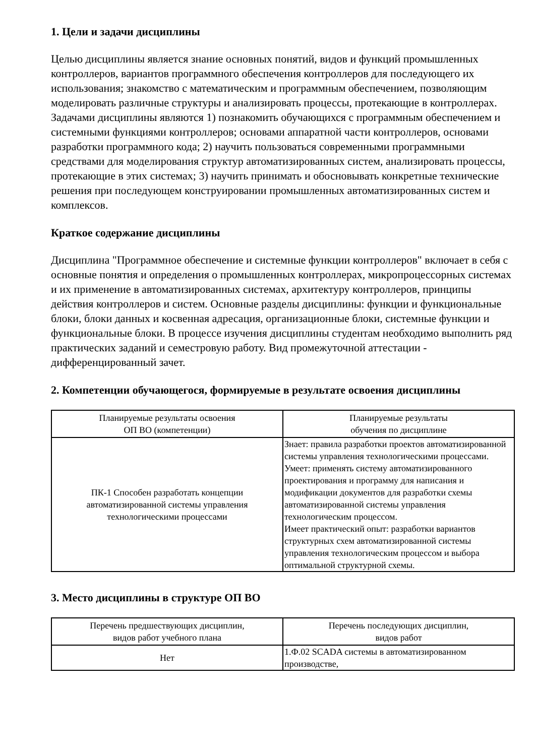1. Цели и задачи дисциплины
Целью дисциплины является знание основных понятий, видов и функций промышленных контроллеров, вариантов программного обеспечения контроллеров для последующего их использования; знакомство с математическим и программным обеспечением, позволяющим моделировать различные структуры и анализировать процессы, протекающие в контроллерах. Задачами дисциплины являются 1) познакомить обучающихся с программным обеспечением и системными функциями контроллеров; основами аппаратной части контроллеров, основами разработки программного кода; 2) научить пользоваться современными программными средствами для моделирования структур автоматизированных систем, анализировать процессы, протекающие в этих системах; 3) научить принимать и обосновывать конкретные технические решения при последующем конструировании промышленных автоматизированных систем и комплексов.
Краткое содержание дисциплины
Дисциплина "Программное обеспечение и системные функции контроллеров" включает в себя с основные понятия и определения о промышленных контроллерах, микропроцессорных системах и их применение в автоматизированных системах, архитектуру контроллеров, принципы действия контроллеров и систем. Основные разделы дисциплины: функции и функциональные блоки, блоки данных и косвенная адресация, организационные блоки, системные функции и функциональные блоки. В процессе изучения дисциплины студентам необходимо выполнить ряд практических заданий и семестровую работу. Вид промежуточной аттестации - дифференцированный зачет.
2. Компетенции обучающегося, формируемые в результате освоения дисциплины
| Планируемые результаты освоения ОП ВО (компетенции) | Планируемые результаты обучения по дисциплине |
| --- | --- |
| ПК-1 Способен разработать концепции автоматизированной системы управления технологическими процессами | Знает: правила разработки проектов автоматизированной системы управления технологическими процессами. Умеет: применять систему автоматизированного проектирования и программу для написания и модификации документов для разработки схемы автоматизированной системы управления технологическим процессом. Имеет практический опыт: разработки вариантов структурных схем автоматизированной системы управления технологическим процессом и выбора оптимальной структурной схемы. |
3. Место дисциплины в структуре ОП ВО
| Перечень предшествующих дисциплин, видов работ учебного плана | Перечень последующих дисциплин, видов работ |
| --- | --- |
| Нет | 1.Ф.02 SCADA системы в автоматизированном производстве, |